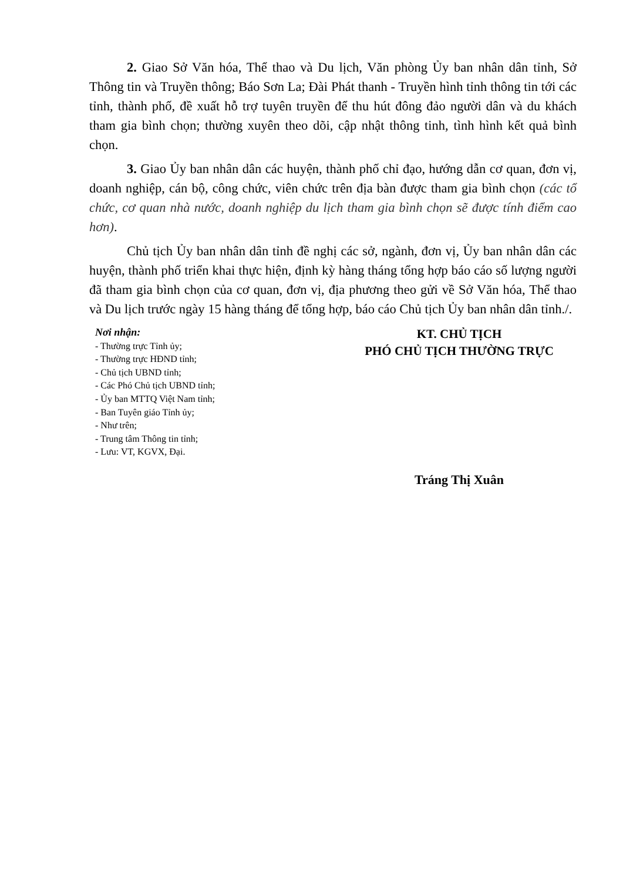2. Giao Sở Văn hóa, Thể thao và Du lịch, Văn phòng Ủy ban nhân dân tỉnh, Sở Thông tin và Truyền thông; Báo Sơn La; Đài Phát thanh - Truyền hình tỉnh thông tin tới các tỉnh, thành phố, đề xuất hỗ trợ tuyên truyền để thu hút đông đảo người dân và du khách tham gia bình chọn; thường xuyên theo dõi, cập nhật thông tinh, tình hình kết quả bình chọn.
3. Giao Ủy ban nhân dân các huyện, thành phố chỉ đạo, hướng dẫn cơ quan, đơn vị, doanh nghiệp, cán bộ, công chức, viên chức trên địa bàn được tham gia bình chọn (các tổ chức, cơ quan nhà nước, doanh nghiệp du lịch tham gia bình chọn sẽ được tính điểm cao hơn).
Chủ tịch Ủy ban nhân dân tỉnh đề nghị các sở, ngành, đơn vị, Ủy ban nhân dân các huyện, thành phố triển khai thực hiện, định kỳ hàng tháng tổng hợp báo cáo số lượng người đã tham gia bình chọn của cơ quan, đơn vị, địa phương theo gửi về Sở Văn hóa, Thể thao và Du lịch trước ngày 15 hàng tháng để tổng hợp, báo cáo Chủ tịch Ủy ban nhân dân tỉnh./.
Nơi nhận:
- Thường trực Tỉnh ủy;
- Thường trực HĐND tỉnh;
- Chủ tịch UBND tỉnh;
- Các Phó Chủ tịch UBND tỉnh;
- Ủy ban MTTQ Việt Nam tỉnh;
- Ban Tuyên giáo Tỉnh ủy;
- Như trên;
- Trung tâm Thông tin tỉnh;
- Lưu: VT, KGVX, Đại.
KT. CHỦ TỊCH
PHÓ CHỦ TỊCH THƯỜNG TRỰC
Tráng Thị Xuân